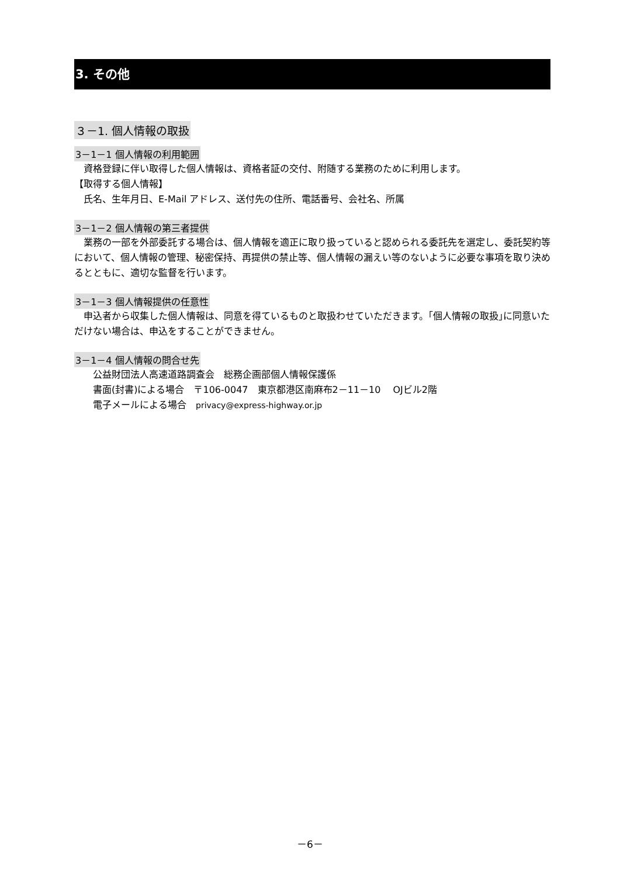3. その他
３－1. 個人情報の取扱
3－1－1 個人情報の利用範囲
　資格登録に伴い取得した個人情報は、資格者証の交付、附随する業務のために利用します。
【取得する個人情報】
　氏名、生年月日、E-Mail アドレス、送付先の住所、電話番号、会社名、所属
3－1－2 個人情報の第三者提供
　業務の一部を外部委託する場合は、個人情報を適正に取り扱っていると認められる委託先を選定し、委託契約等において、個人情報の管理、秘密保持、再提供の禁止等、個人情報の漏えい等のないように必要な事項を取り決めるとともに、適切な監督を行います。
3－1－3 個人情報提供の任意性
　申込者から収集した個人情報は、同意を得ているものと取扱わせていただきます。｢個人情報の取扱｣に同意いただけない場合は、申込をすることができません。
3－1－4 個人情報の問合せ先
　　公益財団法人高速道路調査会　総務企画部個人情報保護係
　　書面(封書)による場合　〒106-0047　東京都港区南麻布2－11－10　 OJビル2階
　　電子メールによる場合　privacy@express-highway.or.jp
－6－